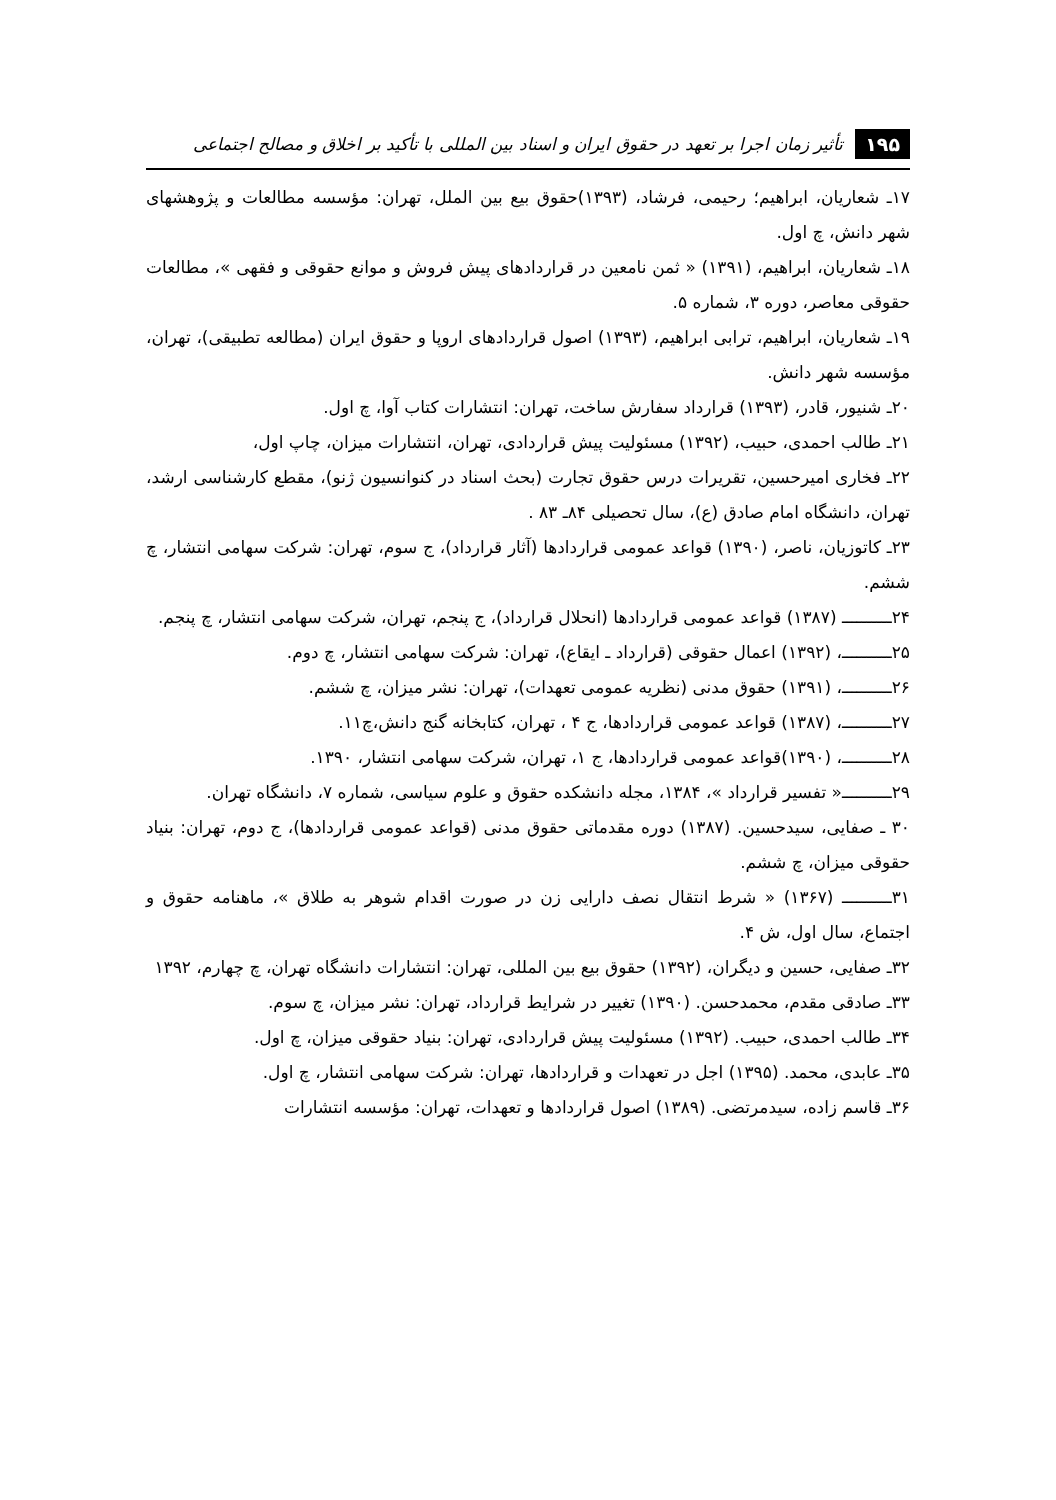۱۹۵ تأثیر زمان اجرا بر تعهد در حقوق ایران و اسناد بین المللی با تأکید بر اخلاق و مصالح اجتماعی
۱۷ـ شعاریان، ابراهیم؛ رحیمی، فرشاد، (۱۳۹۳)حقوق بیع بین الملل، تهران: مؤسسه مطالعات و پژوهشهای شهر دانش، چ اول.
۱۸ـ شعاریان، ابراهیم، (۱۳۹۱) « ثمن نامعین در قراردادهای پیش فروش و موانع حقوقی و فقهی »، مطالعات حقوقی معاصر، دوره ۳، شماره ۵.
۱۹ـ شعاریان، ابراهیم، ترابی ابراهیم، (۱۳۹۳) اصول قراردادهای اروپا و حقوق ایران (مطالعه تطبیقی)، تهران، مؤسسه شهر دانش.
۲۰ـ شنیور، قادر، (۱۳۹۳) قرارداد سفارش ساخت، تهران: انتشارات کتاب آوا، چ اول.
۲۱ـ طالب احمدی، حبیب، (۱۳۹۲) مسئولیت پیش قراردادی، تهران، انتشارات میزان، چاپ اول،
۲۲ـ فخاری امیرحسین، تقریرات درس حقوق تجارت (بحث اسناد در کنوانسیون ژنو)، مقطع کارشناسی ارشد، تهران، دانشگاه امام صادق (ع)، سال تحصیلی ۸۴ـ ۸۳ .
۲۳ـ کاتوزیان، ناصر، (۱۳۹۰) قواعد عمومی قراردادها (آثار قرارداد)، ج سوم، تهران: شرکت سهامی انتشار، چ ششم.
۲۴ــــــــــ (۱۳۸۷) قواعد عمومی قراردادها (انحلال قرارداد)، ج پنجم، تهران، شرکت سهامی انتشار، چ پنجم.
۲۵ــــــــــ، (۱۳۹۲) اعمال حقوقی (قرارداد ـ ایقاع)، تهران: شرکت سهامی انتشار، چ دوم.
۲۶ــــــــــ، (۱۳۹۱) حقوق مدنی (نظریه عمومی تعهدات)، تهران: نشر میزان، چ ششم.
۲۷ــــــــــ، (۱۳۸۷) قواعد عمومی قراردادها، ج ۴ ، تهران، کتابخانه گنج دانش،چ۱۱.
۲۸ــــــــــ، (۱۳۹۰)قواعد عمومی قراردادها، ج ۱، تهران، شرکت سهامی انتشار، ۱۳۹۰.
۲۹ــــــــــ« تفسیر قرارداد »، ۱۳۸۴، مجله دانشکده حقوق و علوم سیاسی، شماره ۷، دانشگاه تهران.
۳۰ ـ صفایی، سیدحسین. (۱۳۸۷) دوره مقدماتی حقوق مدنی (قواعد عمومی قراردادها)، ج دوم، تهران: بنیاد حقوقی میزان، چ ششم.
۳۱ــــــــــ (۱۳۶۷) « شرط انتقال نصف دارایی زن در صورت اقدام شوهر به طلاق »، ماهنامه حقوق و اجتماع، سال اول، ش ۴.
۳۲ـ صفایی، حسین و دیگران، (۱۳۹۲) حقوق بیع بین المللی، تهران: انتشارات دانشگاه تهران، چ چهارم، ۱۳۹۲
۳۳ـ صادقی مقدم، محمدحسن. (۱۳۹۰) تغییر در شرایط قرارداد، تهران: نشر میزان، چ سوم.
۳۴ـ طالب احمدی، حبیب. (۱۳۹۲) مسئولیت پیش قراردادی، تهران: بنیاد حقوقی میزان، چ اول.
۳۵ـ عابدی، محمد. (۱۳۹۵) اجل در تعهدات و قراردادها، تهران: شرکت سهامی انتشار، چ اول.
۳۶ـ قاسم زاده، سیدمرتضی. (۱۳۸۹) اصول قراردادها و تعهدات، تهران: مؤسسه انتشارات